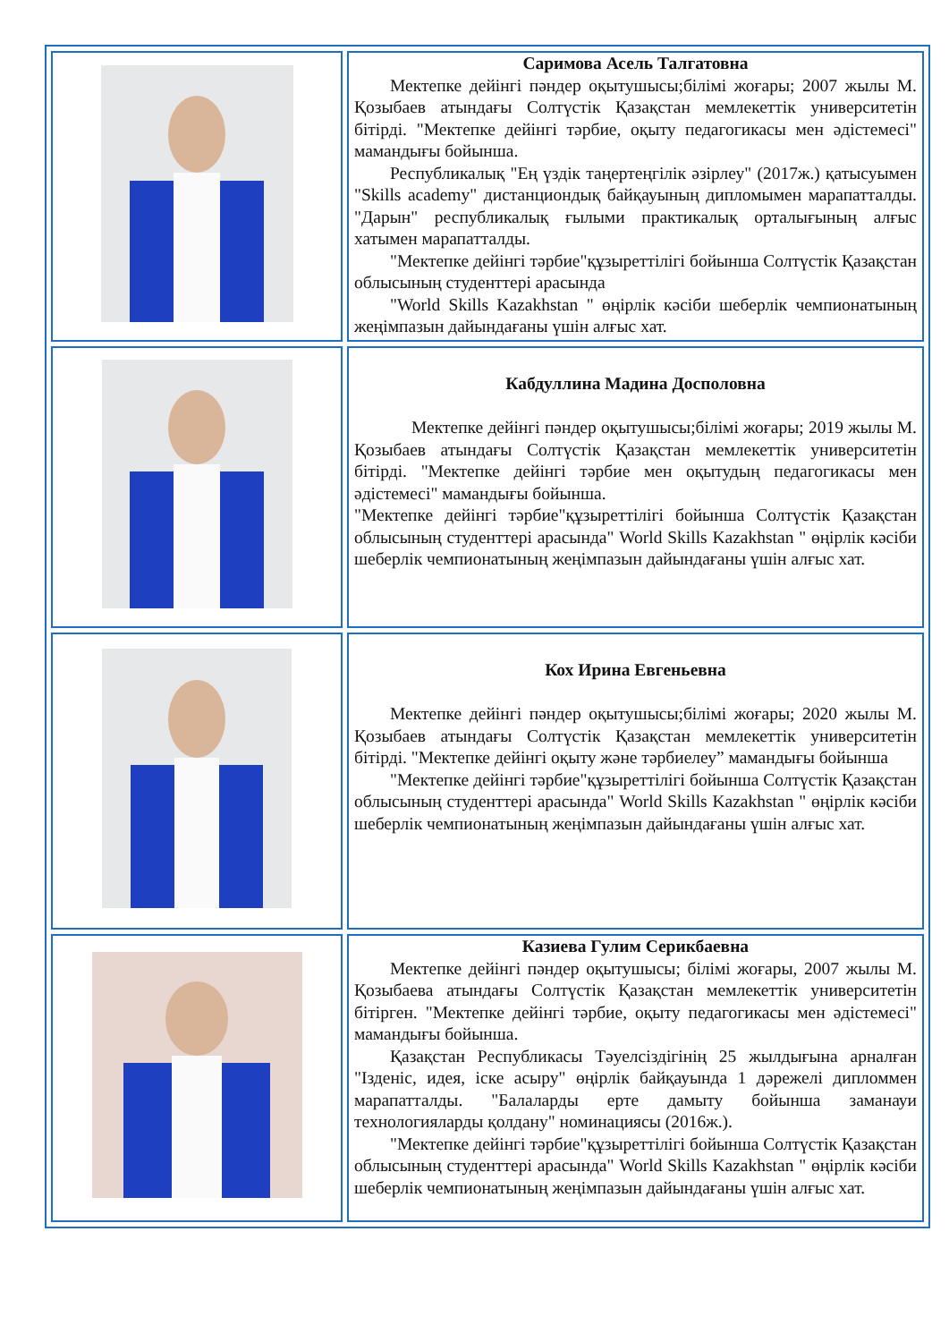| | Саримова Асель Талгатовна Мектепке дейінгі пәндер оқытушысы;білімі жоғары; 2007 жылы М. Қозыбаев атындағы Солтүстік Қазақстан мемлекеттік университетін бітірді. "Мектепке дейінгі тәрбие, оқыту педагогикасы мен әдістемесі" мамандығы бойынша. Республикалық "Ең үздік таңертеңгілік әзірлеу" (2017ж.) қатысуымен "Skills academy" дистанциондық байқауының дипломымен марапатталды. "Дарын" республикалық ғылыми практикалық орталығының алғыс хатымен марапатталды. "Мектепке дейінгі тәрбие"құзыреттілігі бойынша Солтүстік Қазақстан облысының студенттері арасында "World Skills Kazakhstan " өңірлік кәсіби шеберлік чемпионатының жеңімпазын дайындағаны үшін алғыс хат. |
| | Кабдуллина Мадина Досполовна Мектепке дейінгі пәндер оқытушысы;білімі жоғары; 2019 жылы М. Қозыбаев атындағы Солтүстік Қазақстан мемлекеттік университетін бітірді. "Мектепке дейінгі тәрбие мен оқытудың педагогикасы мен әдістемесі" мамандығы бойынша. "Мектепке дейінгі тәрбие"құзыреттілігі бойынша Солтүстік Қазақстан облысының студенттері арасында" World Skills Kazakhstan " өңірлік кәсіби шеберлік чемпионатының жеңімпазын дайындағаны үшін алғыс хат. |
| | Кох Ирина Евгеньевна Мектепке дейінгі пәндер оқытушысы;білімі жоғары; 2020 жылы М. Қозыбаев атындағы Солтүстік Қазақстан мемлекеттік университетін бітірді. "Мектепке дейінгі оқыту және тәрбиелеу” мамандығы бойынша "Мектепке дейінгі тәрбие"құзыреттілігі бойынша Солтүстік Қазақстан облысының студенттері арасында" World Skills Kazakhstan " өңірлік кәсіби шеберлік чемпионатының жеңімпазын дайындағаны үшін алғыс хат. |
| | Казиева Гулим Серикбаевна Мектепке дейінгі пәндер оқытушысы; білімі жоғары, 2007 жылы М. Қозыбаева атындағы Солтүстік Қазақстан мемлекеттік университетін бітірген. "Мектепке дейінгі тәрбие, оқыту педагогикасы мен әдістемесі" мамандығы бойынша. Қазақстан Республикасы Тәуелсіздігінің 25 жылдығына арналған "Ізденіс, идея, іске асыру" өңірлік байқауында 1 дәрежелі дипломмен марапатталды. "Балаларды ерте дамыту бойынша заманауи технологияларды қолдану" номинациясы (2016ж.). "Мектепке дейінгі тәрбие"құзыреттілігі бойынша Солтүстік Қазақстан облысының студенттері арасында" World Skills Kazakhstan " өңірлік кәсіби шеберлік чемпионатының жеңімпазын дайындағаны үшін алғыс хат. |